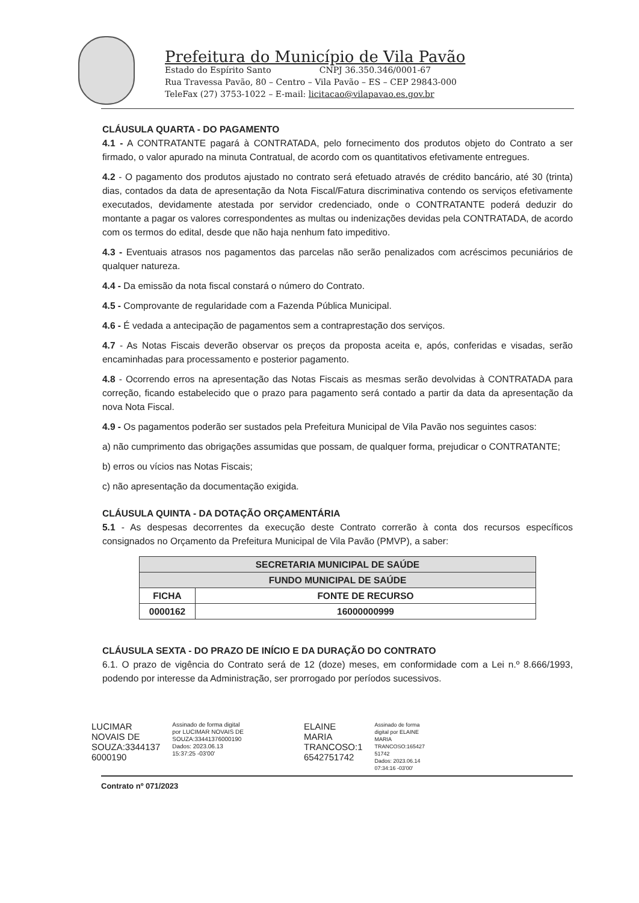Prefeitura do Município de Vila Pavão
Estado do Espírito Santo CNPJ 36.350.346/0001-67
Rua Travessa Pavão, 80 – Centro – Vila Pavão – ES – CEP 29843-000
TeleFax (27) 3753-1022 – E-mail: licitacao@vilapavao.es.gov.br
CLÁUSULA QUARTA - DO PAGAMENTO
4.1 - A CONTRATANTE pagará à CONTRATADA, pelo fornecimento dos produtos objeto do Contrato a ser firmado, o valor apurado na minuta Contratual, de acordo com os quantitativos efetivamente entregues.
4.2 - O pagamento dos produtos ajustado no contrato será efetuado através de crédito bancário, até 30 (trinta) dias, contados da data de apresentação da Nota Fiscal/Fatura discriminativa contendo os serviços efetivamente executados, devidamente atestada por servidor credenciado, onde o CONTRATANTE poderá deduzir do montante a pagar os valores correspondentes as multas ou indenizações devidas pela CONTRATADA, de acordo com os termos do edital, desde que não haja nenhum fato impeditivo.
4.3 - Eventuais atrasos nos pagamentos das parcelas não serão penalizados com acréscimos pecuniários de qualquer natureza.
4.4 - Da emissão da nota fiscal constará o número do Contrato.
4.5 - Comprovante de regularidade com a Fazenda Pública Municipal.
4.6 - É vedada a antecipação de pagamentos sem a contraprestação dos serviços.
4.7 - As Notas Fiscais deverão observar os preços da proposta aceita e, após, conferidas e visadas, serão encaminhadas para processamento e posterior pagamento.
4.8 - Ocorrendo erros na apresentação das Notas Fiscais as mesmas serão devolvidas à CONTRATADA para correção, ficando estabelecido que o prazo para pagamento será contado a partir da data da apresentação da nova Nota Fiscal.
4.9 - Os pagamentos poderão ser sustados pela Prefeitura Municipal de Vila Pavão nos seguintes casos:
a) não cumprimento das obrigações assumidas que possam, de qualquer forma, prejudicar o CONTRATANTE;
b) erros ou vícios nas Notas Fiscais;
c) não apresentação da documentação exigida.
CLÁUSULA QUINTA - DA DOTAÇÃO ORÇAMENTÁRIA
5.1 - As despesas decorrentes da execução deste Contrato correrão à conta dos recursos específicos consignados no Orçamento da Prefeitura Municipal de Vila Pavão (PMVP), a saber:
| SECRETARIA MUNICIPAL DE SAÚDE | |
| --- | --- |
| FUNDO MUNICIPAL DE SAÚDE | |
| FICHA | FONTE DE RECURSO |
| 0000162 | 16000000999 |
CLÁUSULA SEXTA - DO PRAZO DE INÍCIO E DA DURAÇÃO DO CONTRATO
6.1. O prazo de vigência do Contrato será de 12 (doze) meses, em conformidade com a Lei n.º 8.666/1993, podendo por interesse da Administração, ser prorrogado por períodos sucessivos.
LUCIMAR
NOVAIS DE
SOUZA:3344137
6000190
Assinado de forma digital
por LUCIMAR NOVAIS DE
SOUZA:33441376000190
Dados: 2023.06.13
15:37:25 -03'00'
ELAINE
MARIA
TRANCOSO:1
6542751742
Assinado de forma
digital por ELAINE
MARIA
TRANCOSO:165427
51742
Dados: 2023.06.14
07:34:16 -03'00'
Contrato nº 071/2023